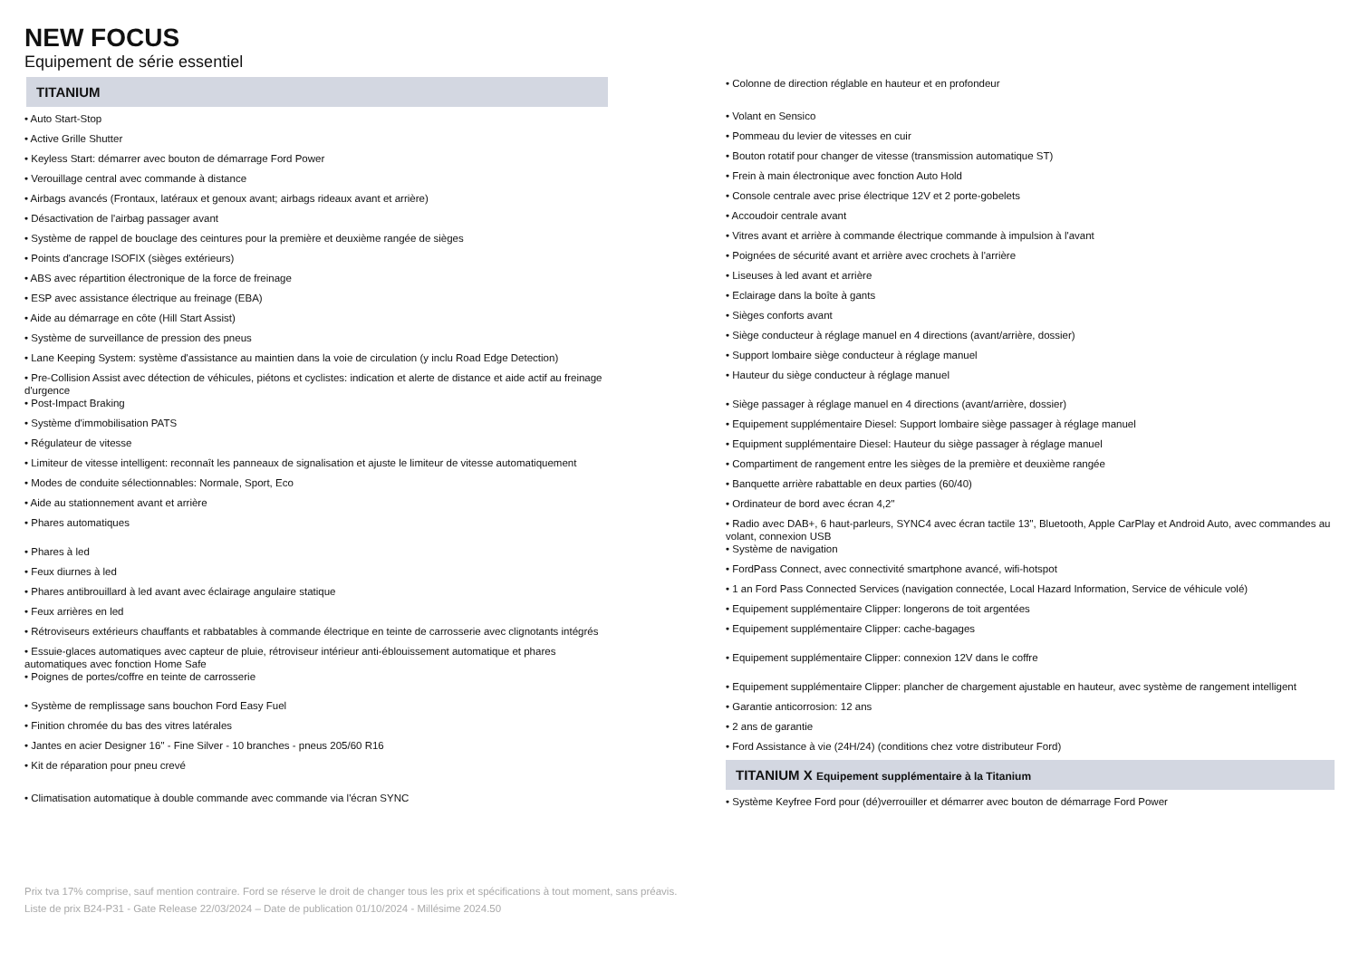NEW FOCUS
Equipement de série essentiel
TITANIUM
• Auto Start-Stop
• Active Grille Shutter
• Keyless Start: démarrer avec bouton de démarrage Ford Power
• Verouillage central avec commande à distance
• Airbags avancés (Frontaux, latéraux et genoux avant; airbags rideaux avant et arrière)
• Désactivation de l'airbag passager avant
• Système de rappel de bouclage des ceintures pour la première et deuxième rangée de sièges
• Points d'ancrage ISOFIX (sièges extérieurs)
• ABS avec répartition électronique de la force de freinage
• ESP avec assistance électrique au freinage (EBA)
• Aide au démarrage en côte (Hill Start Assist)
• Système de surveillance de pression des pneus
• Lane Keeping System: système d'assistance au maintien dans la voie de circulation (y inclu Road Edge Detection)
• Pre-Collision Assist avec détection de véhicules, piétons et cyclistes: indication et alerte de distance et aide actif au freinage d'urgence
• Post-Impact Braking
• Système d'immobilisation PATS
• Régulateur de vitesse
• Limiteur de vitesse intelligent: reconnaît les panneaux de signalisation et ajuste le limiteur de vitesse automatiquement
• Modes de conduite sélectionnables: Normale, Sport, Eco
• Aide au stationnement avant et arrière
• Phares automatiques
• Phares à led
• Feux diurnes à led
• Phares antibrouillard à led avant avec éclairage angulaire statique
• Feux arrières en led
• Rétroviseurs extérieurs chauffants et rabbatables à commande électrique en teinte de carrosserie avec clignotants intégrés
• Essuie-glaces automatiques avec capteur de pluie, rétroviseur intérieur anti-éblouissement automatique et phares automatiques avec fonction Home Safe
• Poignes de portes/coffre en teinte de carrosserie
• Système de remplissage sans bouchon Ford Easy Fuel
• Finition chromée du bas des vitres latérales
• Jantes en acier Designer 16" - Fine Silver - 10 branches - pneus 205/60 R16
• Kit de réparation pour pneu crevé
• Climatisation automatique à double commande avec commande via l'écran SYNC
• Colonne de direction réglable en hauteur et en profondeur
• Volant en Sensico
• Pommeau du levier de vitesses en cuir
• Bouton rotatif pour changer de vitesse (transmission automatique ST)
• Frein à main électronique avec fonction Auto Hold
• Console centrale avec prise électrique 12V et 2 porte-gobelets
• Accoudoir centrale avant
• Vitres avant et arrière à commande électrique commande à impulsion à l'avant
• Poignées de sécurité avant et arrière avec crochets à l'arrière
• Liseuses à led avant et arrière
• Eclairage dans la boîte à gants
• Sièges conforts avant
• Siège conducteur à réglage manuel en 4 directions (avant/arrière, dossier)
• Support lombaire siège conducteur à réglage manuel
• Hauteur du siège conducteur à réglage manuel
• Siège passager à réglage manuel en 4 directions (avant/arrière, dossier)
• Equipement supplémentaire Diesel: Support lombaire siège passager à réglage manuel
• Equipment supplémentaire Diesel: Hauteur du siège passager à réglage manuel
• Compartiment de rangement entre les sièges de la première et deuxième rangée
• Banquette arrière rabattable en deux parties (60/40)
• Ordinateur de bord avec écran 4,2"
• Radio avec DAB+, 6 haut-parleurs, SYNC4 avec écran tactile 13", Bluetooth, Apple CarPlay et Android Auto, avec commandes au volant, connexion USB
• Système de navigation
• FordPass Connect, avec connectivité smartphone avancé, wifi-hotspot
• 1 an Ford Pass Connected Services (navigation connectée, Local Hazard Information, Service de véhicule volé)
• Equipement supplémentaire Clipper: longerons de toit argentées
• Equipement supplémentaire Clipper: cache-bagages
• Equipement supplémentaire Clipper: connexion 12V dans le coffre
• Equipement supplémentaire Clipper: plancher de chargement ajustable en hauteur, avec système de rangement intelligent
• Garantie anticorrosion: 12 ans
• 2 ans de garantie
• Ford Assistance à vie (24H/24) (conditions chez votre distributeur Ford)
TITANIUM X Equipement supplémentaire à la Titanium
• Système Keyfree Ford pour (dé)verrouiller et démarrer avec bouton de démarrage Ford Power
Prix tva 17% comprise, sauf mention contraire. Ford se réserve le droit de changer tous les prix et spécifications à tout moment, sans préavis.
Liste de prix B24-P31 - Gate Release 22/03/2024 – Date de publication 01/10/2024 - Millésime 2024.50